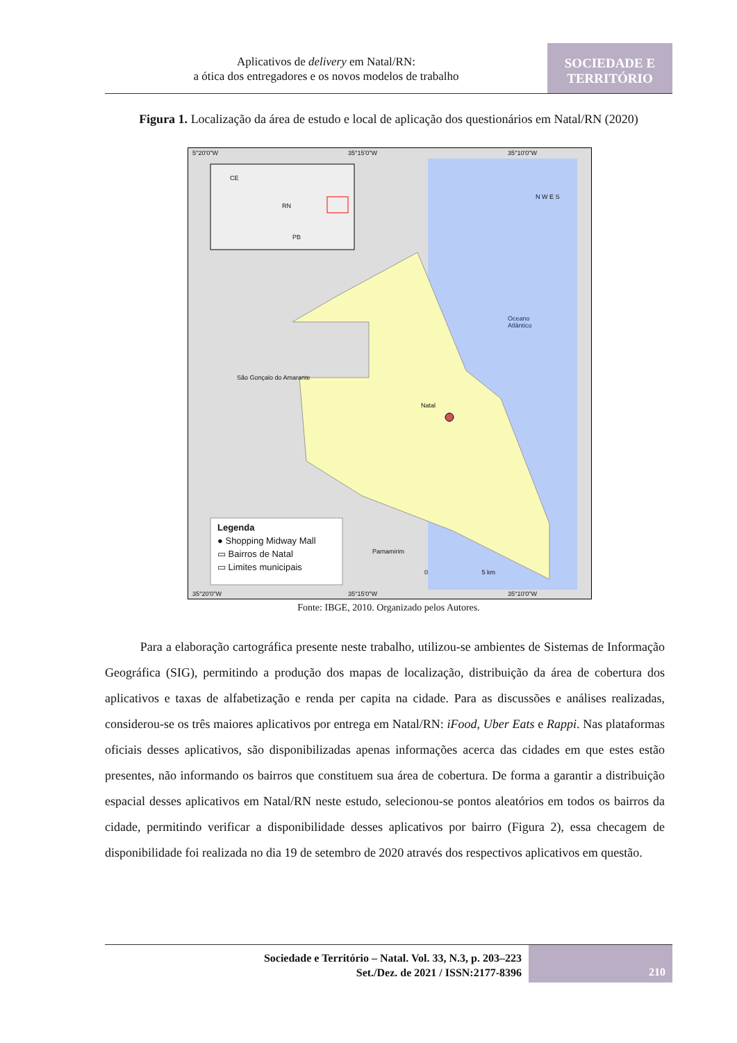Aplicativos de delivery em Natal/RN:
a ótica dos entregadores e os novos modelos de trabalho
SOCIEDADE E
TERRITÓRIO
Figura 1. Localização da área de estudo e local de aplicação dos questionários em Natal/RN (2020)
5°20'0"W 35°15'0"W 35°10'0"W
CE
RN
PB
N W E S
Oceano
Atlântico
São Gonçalo do Amarante
Natal
Parnamirim
0 5 km
Legenda
● Shopping Midway Mall
▭ Bairros de Natal
▭ Limites municipais
35°20'0"W 35°15'0"W 35°10'0"W
Fonte: IBGE, 2010. Organizado pelos Autores.
Para a elaboração cartográfica presente neste trabalho, utilizou-se ambientes de Sistemas de Informação Geográfica (SIG), permitindo a produção dos mapas de localização, distribuição da área de cobertura dos aplicativos e taxas de alfabetização e renda per capita na cidade. Para as discussões e análises realizadas, considerou-se os três maiores aplicativos por entrega em Natal/RN: iFood, Uber Eats e Rappi. Nas plataformas oficiais desses aplicativos, são disponibilizadas apenas informações acerca das cidades em que estes estão presentes, não informando os bairros que constituem sua área de cobertura. De forma a garantir a distribuição espacial desses aplicativos em Natal/RN neste estudo, selecionou-se pontos aleatórios em todos os bairros da cidade, permitindo verificar a disponibilidade desses aplicativos por bairro (Figura 2), essa checagem de disponibilidade foi realizada no dia 19 de setembro de 2020 através dos respectivos aplicativos em questão.
Sociedade e Território – Natal. Vol. 33, N.3, p. 203–223
Set./Dez. de 2021 / ISSN:2177-8396
210